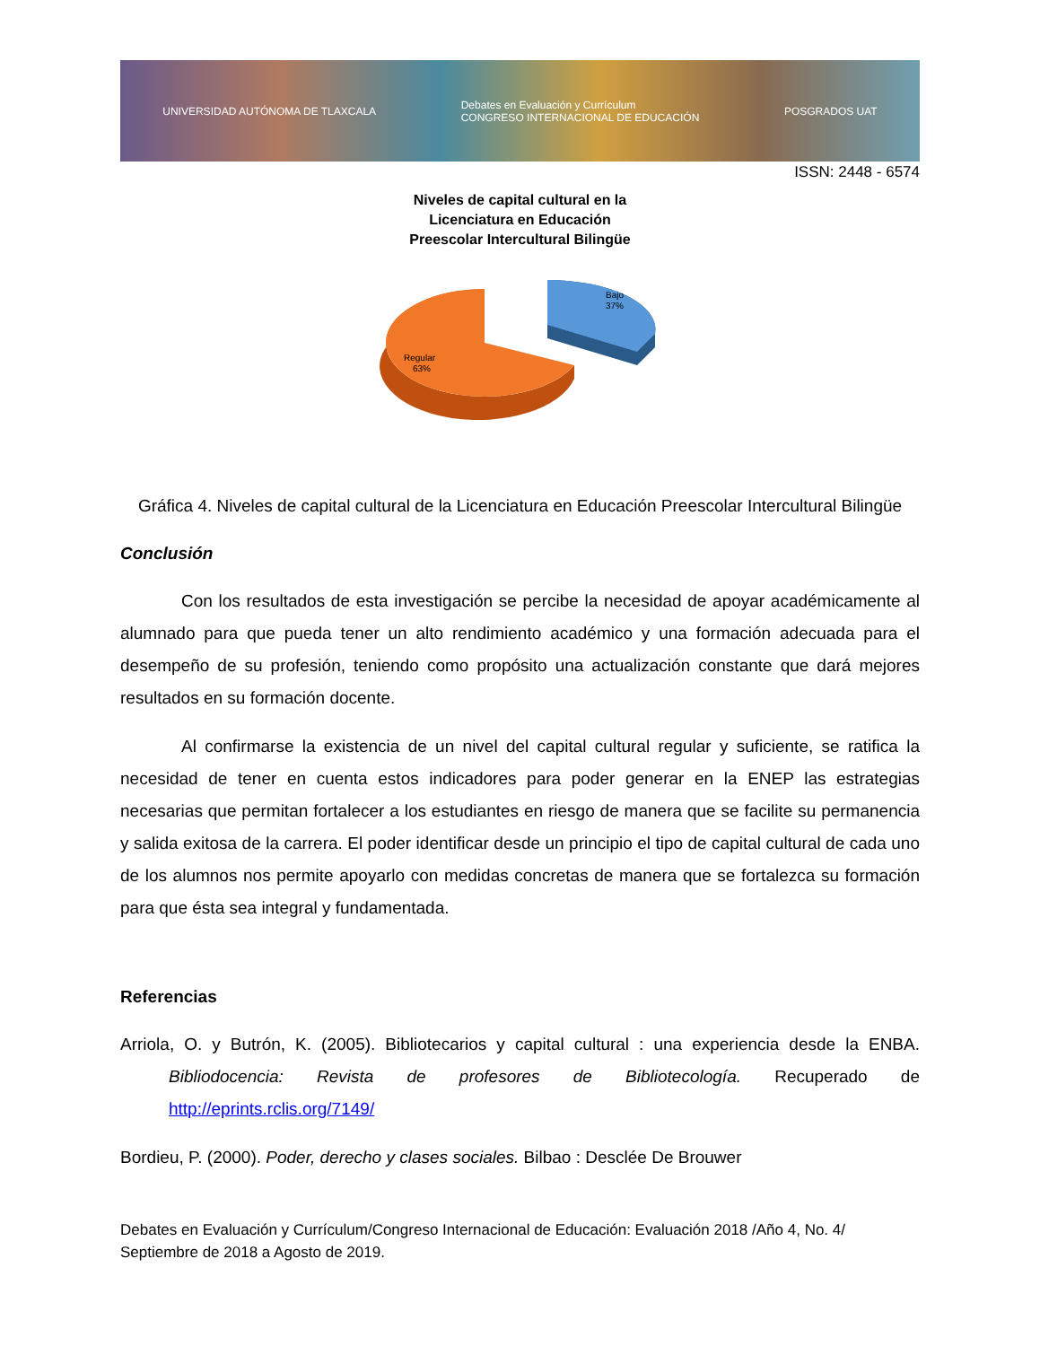UNIVERSIDAD AUTÓNOMA DE TLAXCALA Debates en Evaluación y Currículum
CONGRESO INTERNACIONAL DE EDUCACIÓN POSGRADOS UAT
ISSN: 2448 - 6574
Niveles de capital cultural en la
Licenciatura en Educación
Preescolar Intercultural Bilingüe
Bajo
37%
Regular
63%
Gráfica 4. Niveles de capital cultural de la Licenciatura en Educación Preescolar Intercultural Bilingüe
Conclusión
Con los resultados de esta investigación se percibe la necesidad de apoyar académicamente al alumnado para que pueda tener un alto rendimiento académico y una formación adecuada para el desempeño de su profesión, teniendo como propósito una actualización constante que dará mejores resultados en su formación docente.
Al confirmarse la existencia de un nivel del capital cultural regular y suficiente, se ratifica la necesidad de tener en cuenta estos indicadores para poder generar en la ENEP las estrategias necesarias que permitan fortalecer a los estudiantes en riesgo de manera que se facilite su permanencia y salida exitosa de la carrera. El poder identificar desde un principio el tipo de capital cultural de cada uno de los alumnos nos permite apoyarlo con medidas concretas de manera que se fortalezca su formación para que ésta sea integral y fundamentada.
Referencias
Arriola, O. y Butrón, K. (2005). Bibliotecarios y capital cultural : una experiencia desde la ENBA. Bibliodocencia: Revista de profesores de Bibliotecología. Recuperado de http://eprints.rclis.org/7149/
Bordieu, P. (2000). Poder, derecho y clases sociales. Bilbao : Desclée De Brouwer
Debates en Evaluación y Currículum/Congreso Internacional de Educación: Evaluación 2018 /Año 4, No. 4/ Septiembre de 2018 a Agosto de 2019.